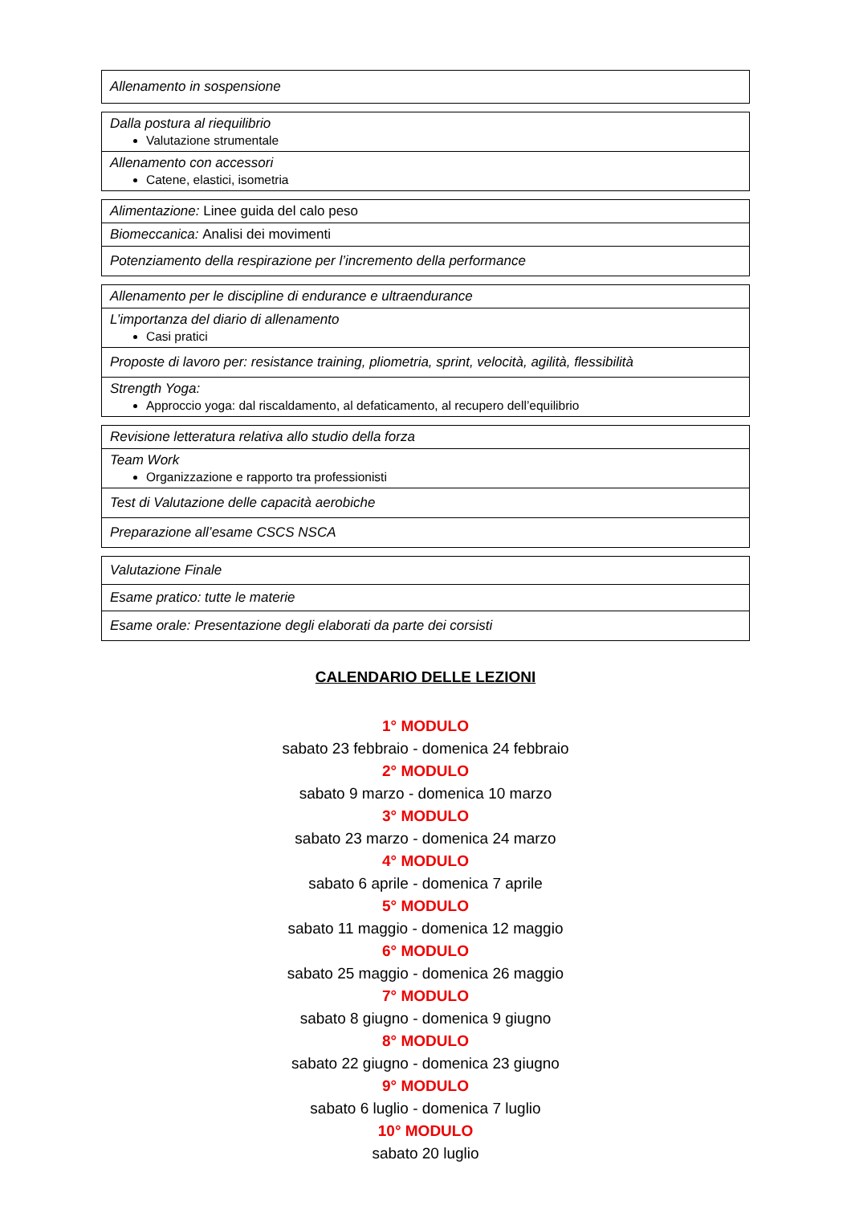| Allenamento in sospensione |
| Dalla postura al riequilibrio Valutazione strumentale |
| Allenamento con accessori Catene, elastici, isometria |
| Alimentazione: Linee guida del calo peso |
| Biomeccanica: Analisi dei movimenti |
| Potenziamento della respirazione per l’incremento della performance |
| Allenamento per le discipline di endurance e ultraendurance |
| L’importanza del diario di allenamento Casi pratici |
| Proposte di lavoro per: resistance training, pliometria, sprint, velocità, agilità, flessibilità |
| Strength Yoga: Approccio yoga: dal riscaldamento, al defaticamento, al recupero dell’equilibrio |
| Revisione letteratura relativa allo studio della forza |
| Team Work Organizzazione e rapporto tra professionisti |
| Test di Valutazione delle capacità aerobiche |
| Preparazione all’esame CSCS NSCA |
| Valutazione Finale |
| Esame pratico: tutte le materie |
| Esame orale: Presentazione degli elaborati da parte dei corsisti |
CALENDARIO DELLE LEZIONI
1° MODULO
sabato 23 febbraio - domenica 24 febbraio
2° MODULO
sabato 9 marzo - domenica 10 marzo
3° MODULO
sabato 23 marzo - domenica 24 marzo
4° MODULO
sabato 6 aprile - domenica 7 aprile
5° MODULO
sabato 11 maggio - domenica 12 maggio
6° MODULO
sabato 25 maggio - domenica 26 maggio
7° MODULO
sabato 8 giugno - domenica 9 giugno
8° MODULO
sabato 22 giugno - domenica 23 giugno
9° MODULO
sabato 6 luglio - domenica 7 luglio
10° MODULO
sabato 20 luglio